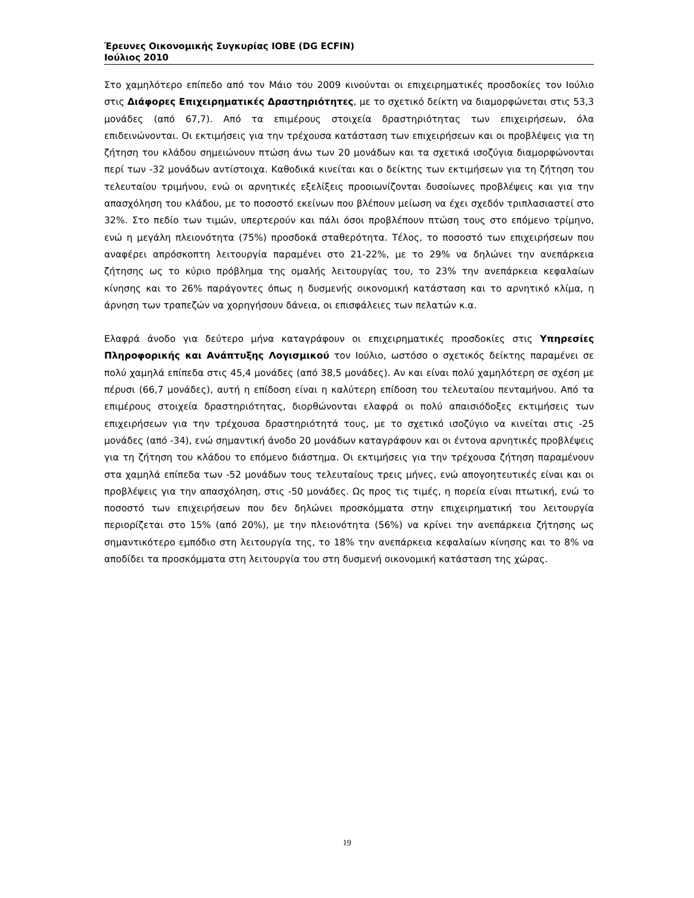Έρευνες Οικονομικής Συγκυρίας ΙΟΒΕ (DG ECFIN)
Ιούλιος 2010
Στο χαμηλότερο επίπεδο από τον Μάιο του 2009 κινούνται οι επιχειρηματικές προσδοκίες τον Ιούλιο στις Διάφορες Επιχειρηματικές Δραστηριότητες, με το σχετικό δείκτη να διαμορφώνεται στις 53,3 μονάδες (από 67,7). Από τα επιμέρους στοιχεία δραστηριότητας των επιχειρήσεων, όλα επιδεινώνονται. Οι εκτιμήσεις για την τρέχουσα κατάσταση των επιχειρήσεων και οι προβλέψεις για τη ζήτηση του κλάδου σημειώνουν πτώση άνω των 20 μονάδων και τα σχετικά ισοζύγια διαμορφώνονται περί των -32 μονάδων αντίστοιχα. Καθοδικά κινείται και ο δείκτης των εκτιμήσεων για τη ζήτηση του τελευταίου τριμήνου, ενώ οι αρνητικές εξελίξεις προοιωνίζονται δυσοίωνες προβλέψεις και για την απασχόληση του κλάδου, με το ποσοστό εκείνων που βλέπουν μείωση να έχει σχεδόν τριπλασιαστεί στο 32%. Στο πεδίο των τιμών, υπερτερούν και πάλι όσοι προβλέπουν πτώση τους στο επόμενο τρίμηνο, ενώ η μεγάλη πλειονότητα (75%) προσδοκά σταθερότητα. Τέλος, το ποσοστό των επιχειρήσεων που αναφέρει απρόσκοπτη λειτουργία παραμένει στο 21-22%, με το 29% να δηλώνει την ανεπάρκεια ζήτησης ως το κύριο πρόβλημα της ομαλής λειτουργίας του, το 23% την ανεπάρκεια κεφαλαίων κίνησης και το 26% παράγοντες όπως η δυσμενής οικονομική κατάσταση και το αρνητικό κλίμα, η άρνηση των τραπεζών να χορηγήσουν δάνεια, οι επισφάλειες των πελατών κ.α.
Ελαφρά άνοδο για δεύτερο μήνα καταγράφουν οι επιχειρηματικές προσδοκίες στις Υπηρεσίες Πληροφορικής και Ανάπτυξης Λογισμικού τον Ιούλιο, ωστόσο ο σχετικός δείκτης παραμένει σε πολύ χαμηλά επίπεδα στις 45,4 μονάδες (από 38,5 μονάδες). Αν και είναι πολύ χαμηλότερη σε σχέση με πέρυσι (66,7 μονάδες), αυτή η επίδοση είναι η καλύτερη επίδοση του τελευταίου πενταμήνου. Από τα επιμέρους στοιχεία δραστηριότητας, διορθώνονται ελαφρά οι πολύ απαισιόδοξες εκτιμήσεις των επιχειρήσεων για την τρέχουσα δραστηριότητά τους, με το σχετικό ισοζύγιο να κινείται στις -25 μονάδες (από -34), ενώ σημαντική άνοδο 20 μονάδων καταγράφουν και οι έντονα αρνητικές προβλέψεις για τη ζήτηση του κλάδου το επόμενο διάστημα. Οι εκτιμήσεις για την τρέχουσα ζήτηση παραμένουν στα χαμηλά επίπεδα των -52 μονάδων τους τελευταίους τρεις μήνες, ενώ απογοητευτικές είναι και οι προβλέψεις για την απασχόληση, στις -50 μονάδες. Ως προς τις τιμές, η πορεία είναι πτωτική, ενώ το ποσοστό των επιχειρήσεων που δεν δηλώνει προσκόμματα στην επιχειρηματική του λειτουργία περιορίζεται στο 15% (από 20%), με την πλειονότητα (56%) να κρίνει την ανεπάρκεια ζήτησης ως σημαντικότερο εμπόδιο στη λειτουργία της, το 18% την ανεπάρκεια κεφαλαίων κίνησης και το 8% να αποδίδει τα προσκόμματα στη λειτουργία του στη δυσμενή οικονομική κατάσταση της χώρας.
19